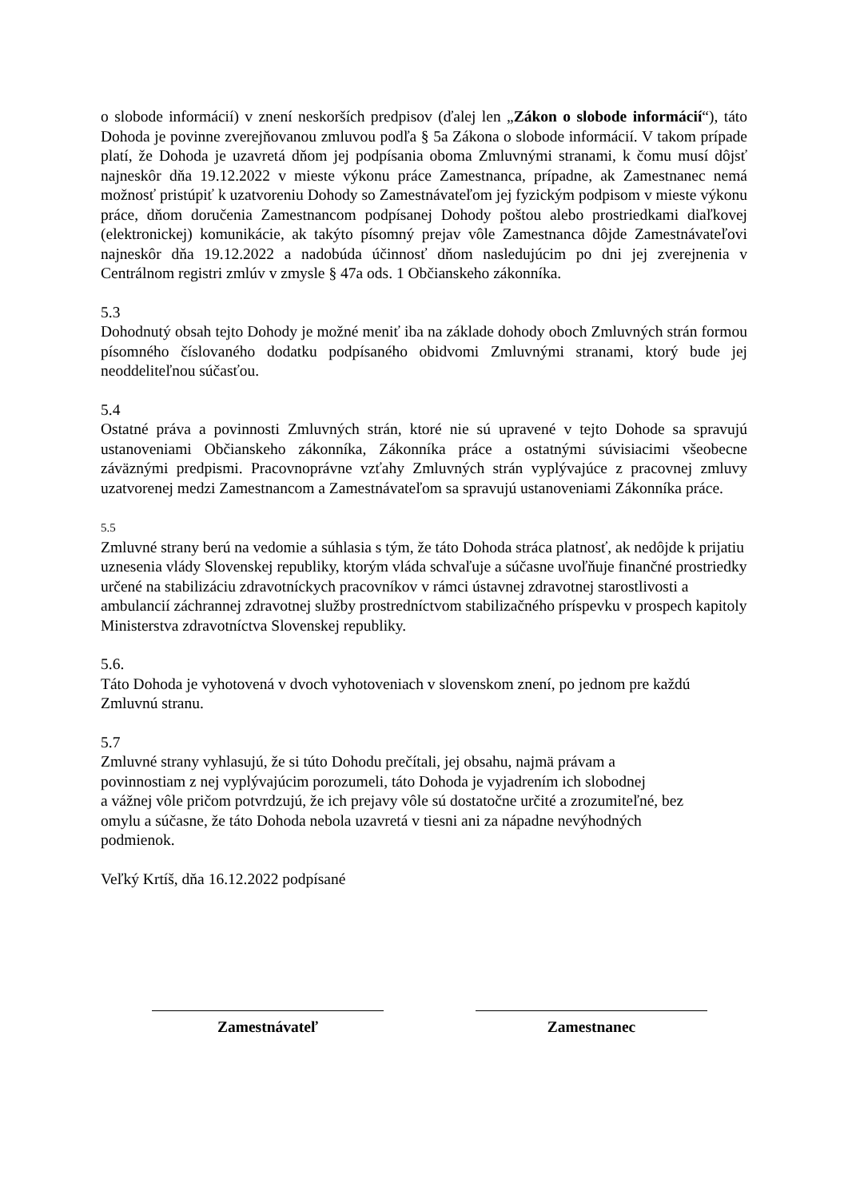o slobode informácií) v znení neskorších predpisov (ďalej len „Zákon o slobode informácií“), táto Dohoda je povinne zverejňovanou zmluvou podľa § 5a Zákona o slobode informácií. V takom prípade platí, že Dohoda je uzavretá dňom jej podpísania oboma Zmluvnými stranami, k čomu musí dôjsť najneskôr dňa 19.12.2022 v mieste výkonu práce Zamestnanca, prípadne, ak Zamestnanec nemá možnosť pristúpiť k uzatvoreniu Dohody so Zamestnávateľom jej fyzickým podpisom v mieste výkonu práce, dňom doručenia Zamestnancom podpísanej Dohody poštou alebo prostriedkami diaľkovej (elektronickej) komunikácie, ak takýto písomný prejav vôle Zamestnanca dôjde Zamestnávateľovi najneskôr dňa 19.12.2022 a nadobúda účinnosť dňom nasledujúcim po dni jej zverejnenia v Centrálnom registri zmlúv v zmysle § 47a ods. 1 Občianskeho zákonníka.
5.3
Dohodnutý obsah tejto Dohody je možné meniť iba na základe dohody oboch Zmluvných strán formou písomného číslovaného dodatku podpísaného obidvomi Zmluvnými stranami, ktorý bude jej neoddeliteľnou súčasťou.
5.4
Ostatné práva a povinnosti Zmluvných strán, ktoré nie sú upravené v tejto Dohode sa spravujú ustanoveniami Občianskeho zákonníka, Zákonníka práce a ostatnými súvisiacimi všeobecne záväznými predpismi. Pracovnoprávne vzťahy Zmluvných strán vyplývajúce z pracovnej zmluvy uzatvorenej medzi Zamestnancom a Zamestnávateľom sa spravujú ustanoveniami Zákonníka práce.
5.5
Zmluvné strany berú na vedomie a súhlasia s tým, že táto Dohoda stráca platnosť, ak nedôjde k prijatiu uznesenia vlády Slovenskej republiky, ktorým vláda schvaľuje a súčasne uvoľňuje finančné prostriedky určené na stabilizáciu zdravotníckych pracovníkov v rámci ústavnej zdravotnej starostlivosti a ambulancií záchrannej zdravotnej služby prostredníctvom stabilizačného príspevku v prospech kapitoly Ministerstva zdravotníctva Slovenskej republiky.
5.6.
Táto Dohoda je vyhotovená v dvoch vyhotoveniach v slovenskom znení, po jednom pre každú Zmluvnú stranu.
5.7
Zmluvné strany vyhlasujú, že si túto Dohodu prečítali, jej obsahu, najmä právam a
povinnostiam z nej vyplývajúcim porozumeli, táto Dohoda je vyjadrením ich slobodnej
a vážnej vôle pričom potvrdzujú, že ich prejavy vôle sú dostatočne určité a zrozumiteľné, bez
omylu a súčasne, že táto Dohoda nebola uzavretá v tiesni ani za nápadne nevýhodných
podmienok.
Veľký Krtíš, dňa 16.12.2022 podpísané
Zamestnávateľ Zamestnanec